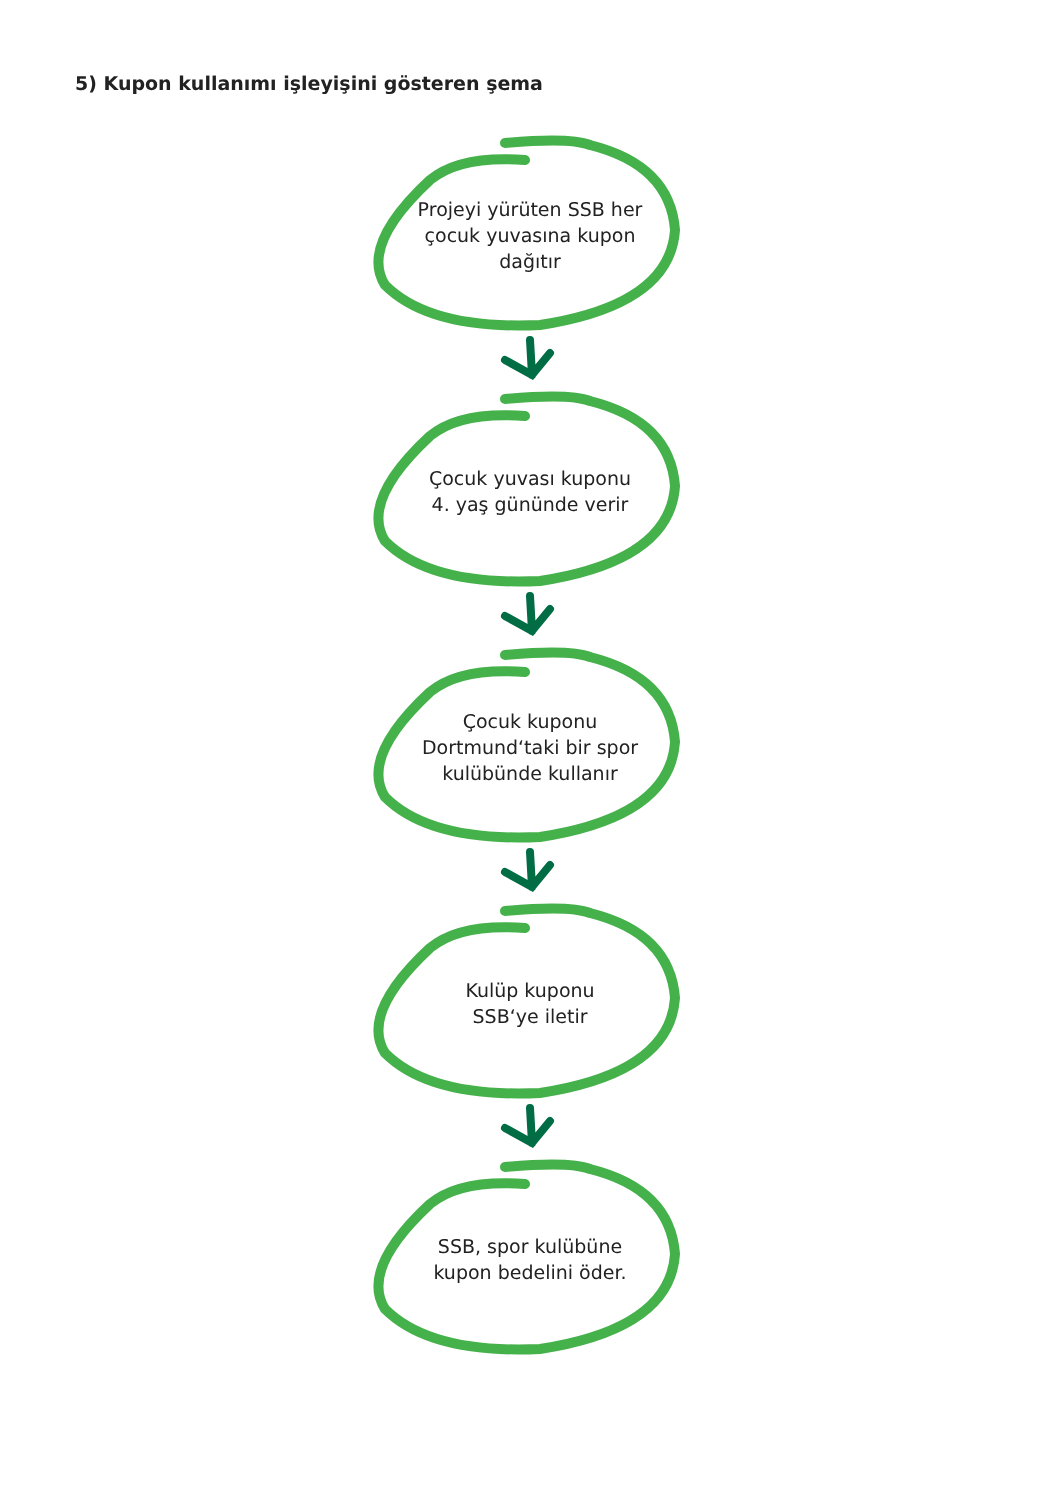5) Kupon kullanımı işleyişini gösteren şema
Projeyi yürüten SSB her
çocuk yuvasına kupon
dağıtır
Çocuk yuvası kuponu
4. yaş gününde verir
Çocuk kuponu
Dortmund‘taki bir spor
kulübünde kullanır
Kulüp kuponu
SSB‘ye iletir
SSB, spor kulübüne
kupon bedelini öder.